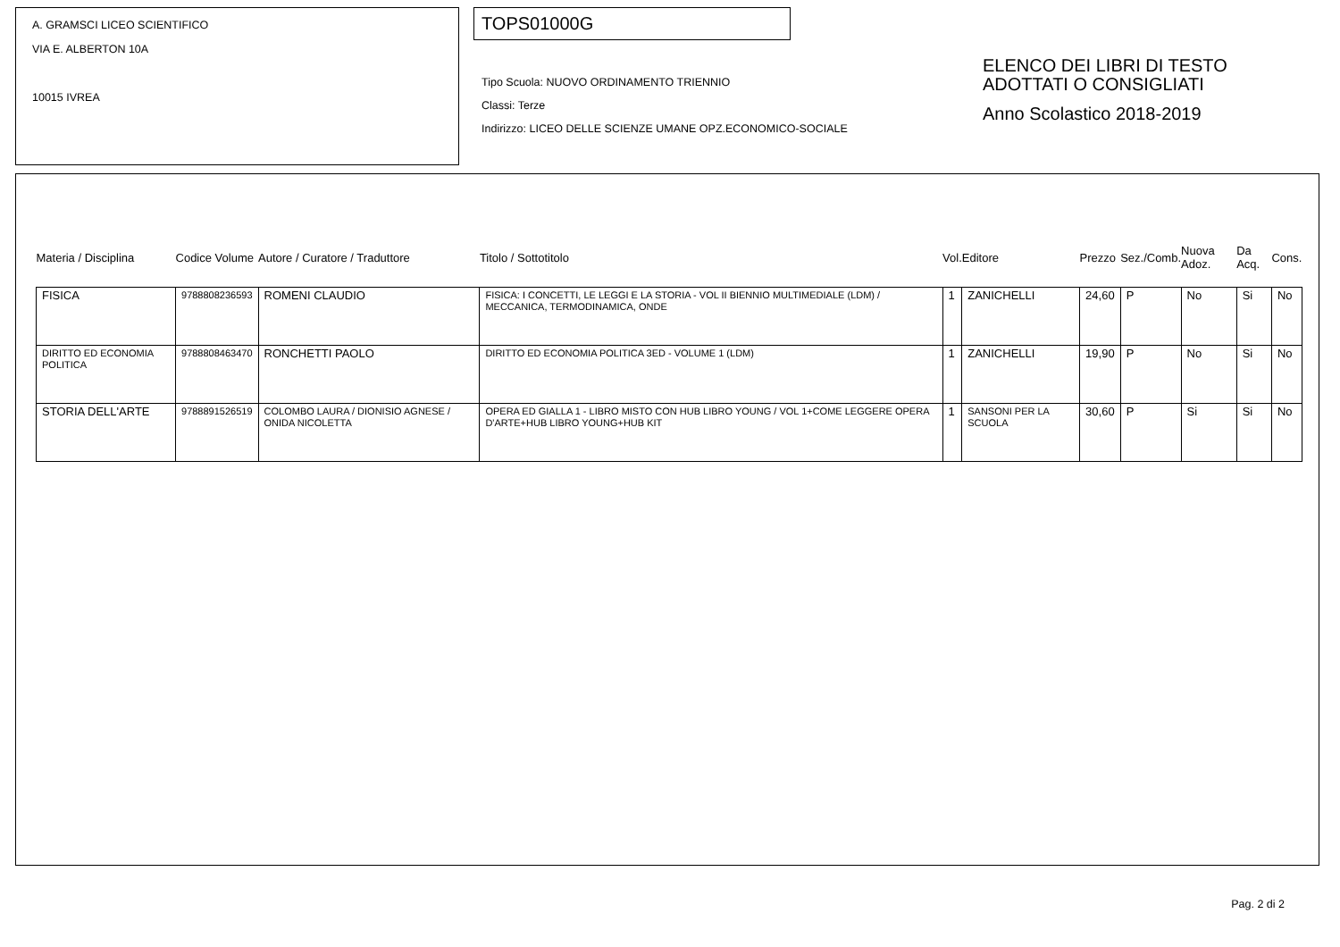A. GRAMSCI LICEO SCIENTIFICO
VIA E. ALBERTON 10A
10015 IVREA
TOPS01000G
Tipo Scuola: NUOVO ORDINAMENTO TRIENNIO
Classi: Terze
Indirizzo: LICEO DELLE SCIENZE UMANE OPZ.ECONOMICO-SOCIALE
ELENCO DEI LIBRI DI TESTO
ADOTTATI O CONSIGLIATI
Anno Scolastico 2018-2019
| Materia / Disciplina | Codice Volume | Autore / Curatore / Traduttore | Titolo / Sottotitolo | Vol. | Editore | Prezzo | Sez./Comb. | Nuova Adoz. | Da Acq. | Cons. |
| --- | --- | --- | --- | --- | --- | --- | --- | --- | --- | --- |
| FISICA | 9788808236593 | ROMENI CLAUDIO | FISICA: I CONCETTI, LE LEGGI E LA STORIA - VOL II BIENNIO MULTIMEDIALE (LDM) / MECCANICA, TERMODINAMICA, ONDE | 1 | ZANICHELLI | 24,60 | P | No | Si | No |
| DIRITTO ED ECONOMIA POLITICA | 9788808463470 | RONCHETTI PAOLO | DIRITTO ED ECONOMIA POLITICA 3ED - VOLUME 1 (LDM) | 1 | ZANICHELLI | 19,90 | P | No | Si | No |
| STORIA DELL'ARTE | 9788891526519 | COLOMBO LAURA / DIONISIO AGNESE / ONIDA NICOLETTA | OPERA ED GIALLA 1 - LIBRO MISTO CON HUB LIBRO YOUNG / VOL 1+COME LEGGERE OPERA D'ARTE+HUB LIBRO YOUNG+HUB KIT | 1 | SANSONI PER LA SCUOLA | 30,60 | P | Si | Si | No |
Pag. 2 di 2